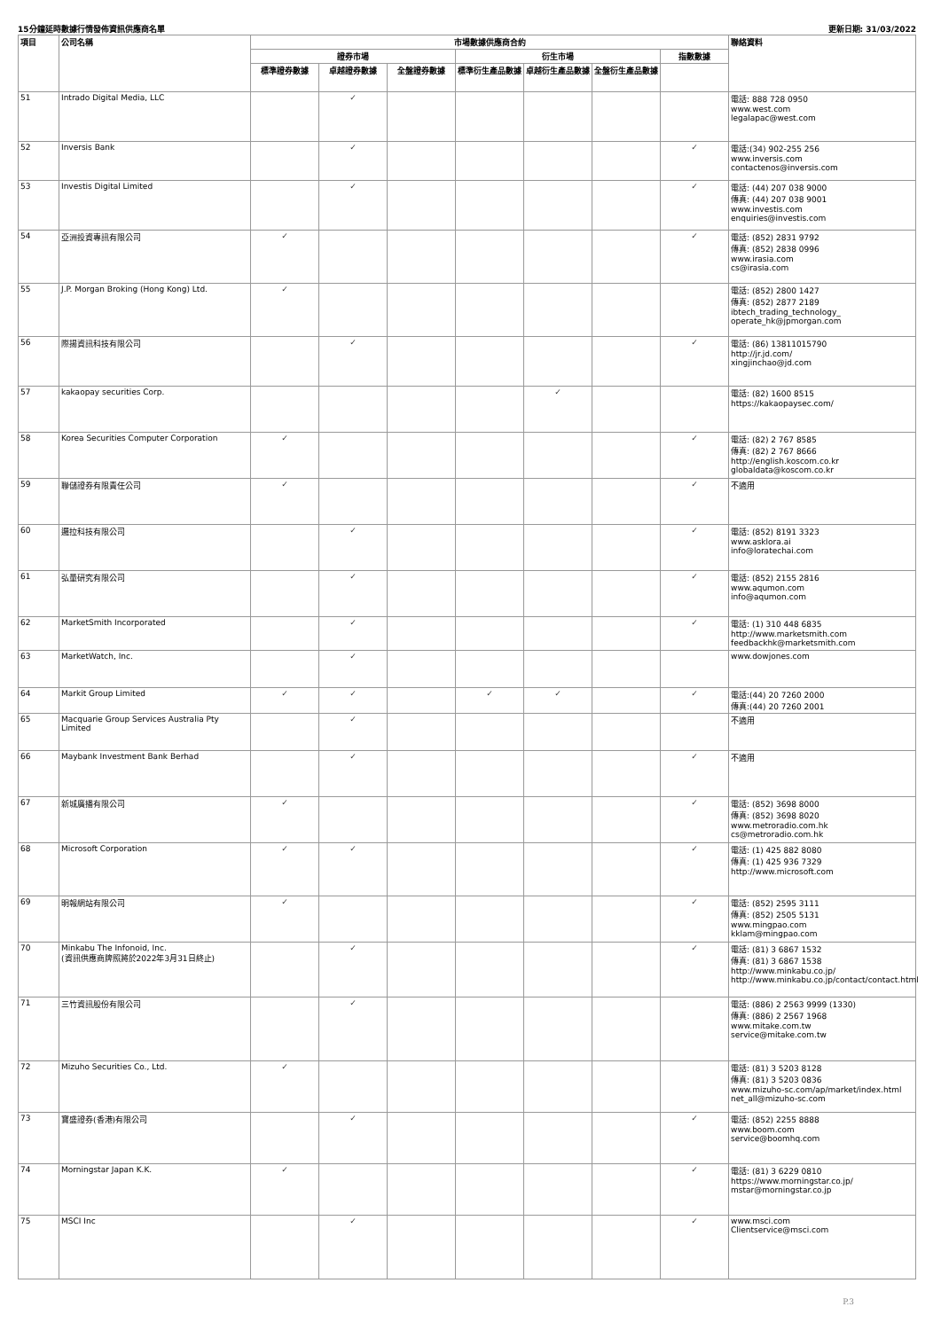15分鐘延時數據行情發佈資訊供應商名單 更新日期: 31/03/2022
| 項目 | 公司名稱 | 市場數據供應商合約 | | | | | | | 聯絡資料 |
| --- | --- | --- | --- | --- | --- | --- | --- | --- | --- |
| | | 證券市場 | | | 衍生市場 | | | 指數數據 | |
| | | 標準證券數據 | 卓越證券數據 | 全盤證券數據 | 標準衍生產品數據 | 卓越衍生產品數據 | 全盤衍生產品數據 | | |
| 51 | Intrado Digital Media, LLC | | ✓ | | | | | | 電話: 888 728 0950 www.west.com legalapac@west.com |
| 52 | Inversis Bank | | ✓ | | | | | ✓ | 電話:(34) 902-255 256 www.inversis.com contactenos@inversis.com |
| 53 | Investis Digital Limited | | ✓ | | | | | ✓ | 電話: (44) 207 038 9000 傳真: (44) 207 038 9001 www.investis.com enquiries@investis.com |
| 54 | 亞洲投資專訊有限公司 | ✓ | | | | | | ✓ | 電話: (852) 2831 9792 傳真: (852) 2838 0996 www.irasia.com cs@irasia.com |
| 55 | J.P. Morgan Broking (Hong Kong) Ltd. | ✓ | | | | | | | 電話: (852) 2800 1427 傳真: (852) 2877 2189 ibtech_trading_technology_ operate_hk@jpmorgan.com |
| 56 | 際揚資訊科技有限公司 | | ✓ | | | | | ✓ | 電話: (86) 13811015790 http://jr.jd.com/ xingjinchao@jd.com |
| 57 | kakaopay securities Corp. | | | | | ✓ | | | 電話: (82) 1600 8515 https://kakaopaysec.com/ |
| 58 | Korea Securities Computer Corporation | ✓ | | | | | | ✓ | 電話: (82) 2 767 8585 傳真: (82) 2 767 8666 http://english.koscom.co.kr globaldata@koscom.co.kr |
| 59 | 聯儲證券有限責任公司 | ✓ | | | | | | ✓ | 不適用 |
| 60 | 邏拉科技有限公司 | | ✓ | | | | | ✓ | 電話: (852) 8191 3323 www.asklora.ai info@loratechai.com |
| 61 | 弘量研究有限公司 | | ✓ | | | | | ✓ | 電話: (852) 2155 2816 www.aqumon.com info@aqumon.com |
| 62 | MarketSmith Incorporated | | ✓ | | | | | ✓ | 電話: (1) 310 448 6835 http://www.marketsmith.com feedbackhk@marketsmith.com |
| 63 | MarketWatch, Inc. | | ✓ | | | | | | www.dowjones.com |
| 64 | Markit Group Limited | ✓ | ✓ | | ✓ | ✓ | | ✓ | 電話:(44) 20 7260 2000 傳真:(44) 20 7260 2001 |
| 65 | Macquarie Group Services Australia Pty Limited | | ✓ | | | | | | 不適用 |
| 66 | Maybank Investment Bank Berhad | | ✓ | | | | | ✓ | 不適用 |
| 67 | 新城廣播有限公司 | ✓ | | | | | | ✓ | 電話: (852) 3698 8000 傳真: (852) 3698 8020 www.metroradio.com.hk cs@metroradio.com.hk |
| 68 | Microsoft Corporation | ✓ | ✓ | | | | | ✓ | 電話: (1) 425 882 8080 傳真: (1) 425 936 7329 http://www.microsoft.com |
| 69 | 明報網站有限公司 | ✓ | | | | | | ✓ | 電話: (852) 2595 3111 傳真: (852) 2505 5131 www.mingpao.com kklam@mingpao.com |
| 70 | Minkabu The Infonoid, Inc. (資訊供應商牌照將於2022年3月31日終止) | | ✓ | | | | | ✓ | 電話: (81) 3 6867 1532 傳真: (81) 3 6867 1538 http://www.minkabu.co.jp/ http://www.minkabu.co.jp/contact/contact.html |
| 71 | 三竹資訊股份有限公司 | | ✓ | | | | | | 電話: (886) 2 2563 9999 (1330) 傳真: (886) 2 2567 1968 www.mitake.com.tw service@mitake.com.tw |
| 72 | Mizuho Securities Co., Ltd. | ✓ | | | | | | | 電話: (81) 3 5203 8128 傳真: (81) 3 5203 0836 www.mizuho-sc.com/ap/market/index.html net_all@mizuho-sc.com |
| 73 | 寶盛證券(香港)有限公司 | | ✓ | | | | | ✓ | 電話: (852) 2255 8888 www.boom.com service@boomhq.com |
| 74 | Morningstar Japan K.K. | ✓ | | | | | | ✓ | 電話: (81) 3 6229 0810 https://www.morningstar.co.jp/ mstar@morningstar.co.jp |
| 75 | MSCI Inc | | ✓ | | | | | ✓ | www.msci.com Clientservice@msci.com |
P.3